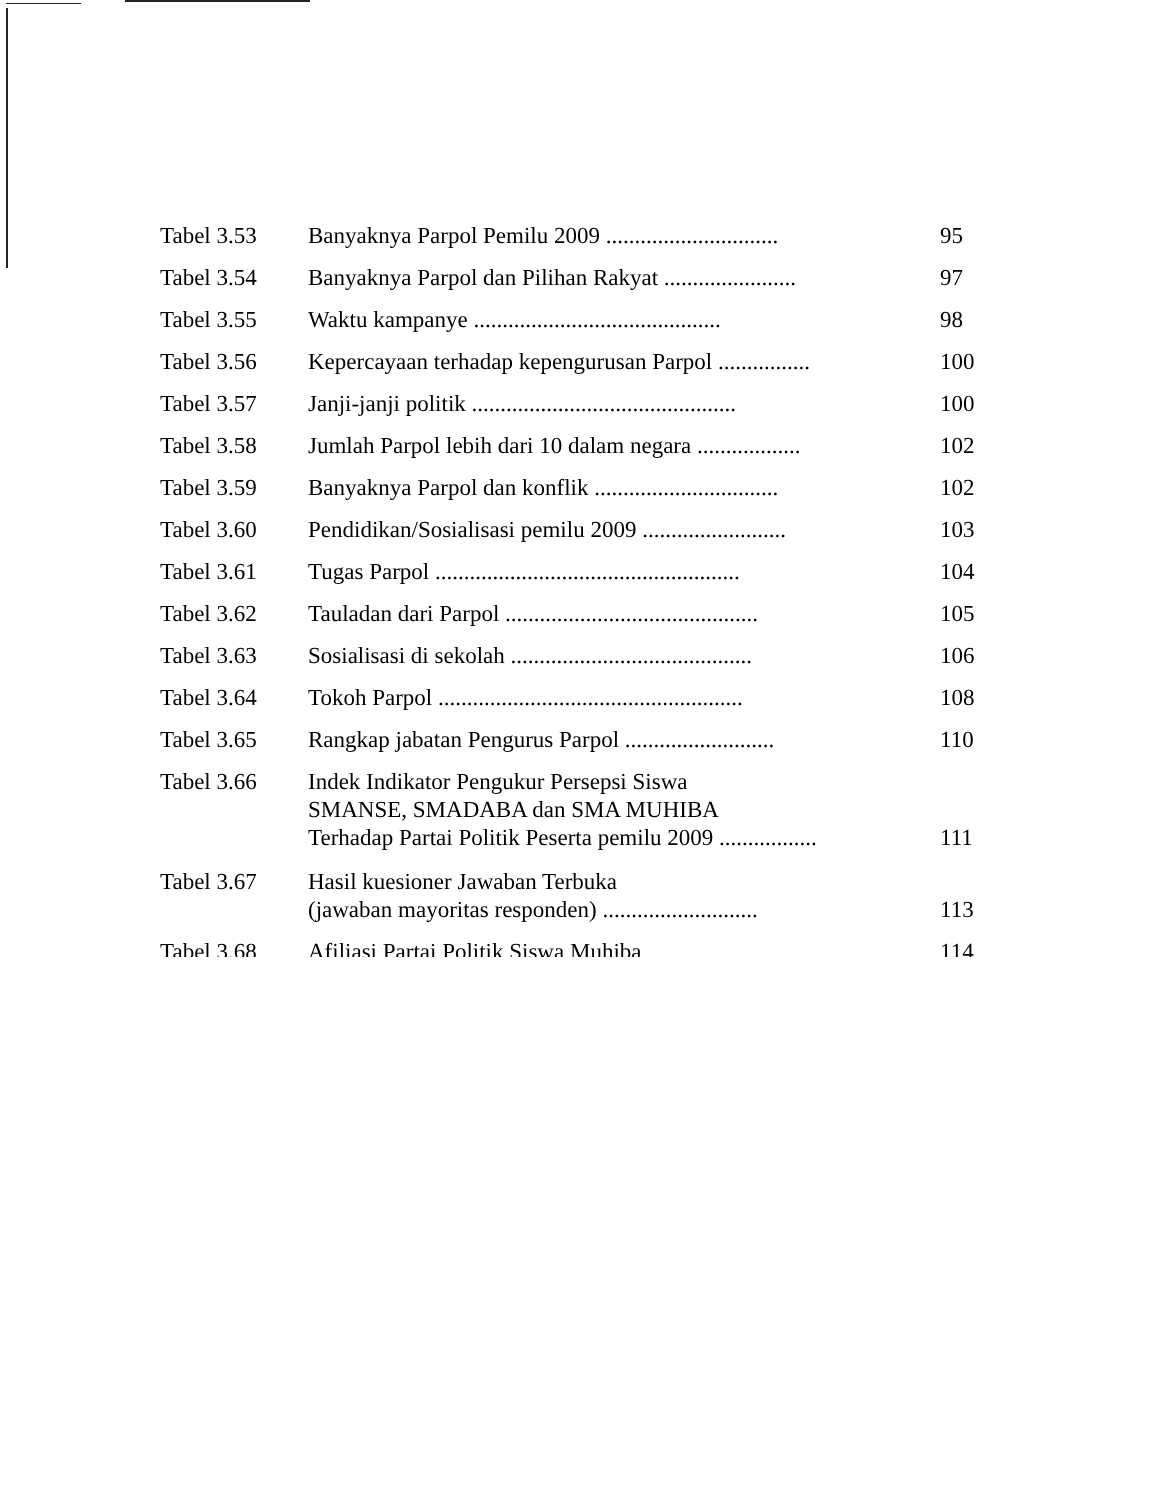| Tabel 3.53 | Banyaknya Parpol Pemilu 2009 .............................. | 95 |
| Tabel 3.54 | Banyaknya Parpol dan Pilihan Rakyat ....................... | 97 |
| Tabel 3.55 | Waktu kampanye ........................................... | 98 |
| Tabel 3.56 | Kepercayaan terhadap kepengurusan Parpol ................ | 100 |
| Tabel 3.57 | Janji-janji politik .............................................. | 100 |
| Tabel 3.58 | Jumlah Parpol lebih dari 10 dalam negara .................. | 102 |
| Tabel 3.59 | Banyaknya Parpol dan konflik ................................ | 102 |
| Tabel 3.60 | Pendidikan/Sosialisasi pemilu 2009 ......................... | 103 |
| Tabel 3.61 | Tugas Parpol ..................................................... | 104 |
| Tabel 3.62 | Tauladan dari Parpol ............................................ | 105 |
| Tabel 3.63 | Sosialisasi di sekolah .......................................... | 106 |
| Tabel 3.64 | Tokoh Parpol ..................................................... | 108 |
| Tabel 3.65 | Rangkap jabatan Pengurus Parpol .......................... | 110 |
| Tabel 3.66 | Indek Indikator Pengukur Persepsi Siswa SMANSE, SMADABA dan SMA MUHIBA Terhadap Partai Politik Peserta pemilu 2009 ................. | 111 |
| Tabel 3.67 | Hasil kuesioner Jawaban Terbuka (jawaban mayoritas responden) ........................... | 113 |
| Tabel 3.68 | Afiliasi Partai Politik Siswa Muhiba | 114 |